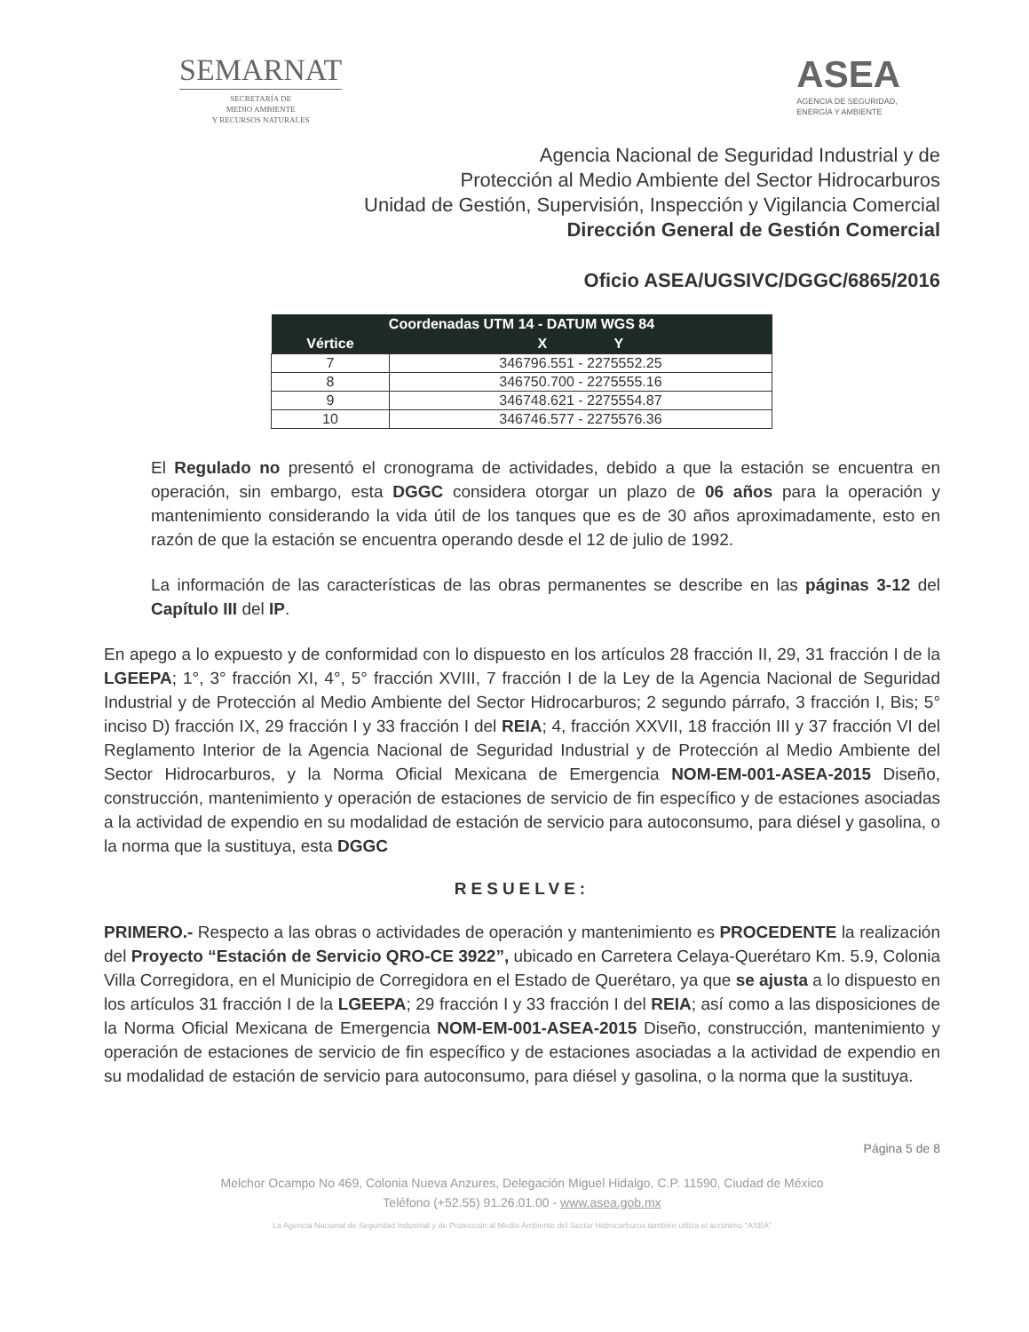SEMARNAT
SECRETARÍA DE
MEDIO AMBIENTE
Y RECURSOS NATURALES
ASEA
AGENCIA DE SEGURIDAD,
ENERGÍA Y AMBIENTE
Agencia Nacional de Seguridad Industrial y de
Protección al Medio Ambiente del Sector Hidrocarburos
Unidad de Gestión, Supervisión, Inspección y Vigilancia Comercial
Dirección General de Gestión Comercial
Oficio ASEA/UGSIVC/DGGC/6865/2016
| Coordenadas UTM 14 - DATUM WGS 84 | |
| --- | --- |
| Vértice | X Y |
| 7 | 346796.551 - 2275552.25 |
| 8 | 346750.700 - 2275555.16 |
| 9 | 346748.621 - 2275554.87 |
| 10 | 346746.577 - 2275576.36 |
El Regulado no presentó el cronograma de actividades, debido a que la estación se encuentra en operación, sin embargo, esta DGGC considera otorgar un plazo de 06 años para la operación y mantenimiento considerando la vida útil de los tanques que es de 30 años aproximadamente, esto en razón de que la estación se encuentra operando desde el 12 de julio de 1992.
La información de las características de las obras permanentes se describe en las páginas 3-12 del Capítulo III del IP.
En apego a lo expuesto y de conformidad con lo dispuesto en los artículos 28 fracción II, 29, 31 fracción I de la LGEEPA; 1°, 3° fracción XI, 4°, 5° fracción XVIII, 7 fracción I de la Ley de la Agencia Nacional de Seguridad Industrial y de Protección al Medio Ambiente del Sector Hidrocarburos; 2 segundo párrafo, 3 fracción I, Bis; 5° inciso D) fracción IX, 29 fracción I y 33 fracción I del REIA; 4, fracción XXVII, 18 fracción III y 37 fracción VI del Reglamento Interior de la Agencia Nacional de Seguridad Industrial y de Protección al Medio Ambiente del Sector Hidrocarburos, y la Norma Oficial Mexicana de Emergencia NOM-EM-001-ASEA-2015 Diseño, construcción, mantenimiento y operación de estaciones de servicio de fin específico y de estaciones asociadas a la actividad de expendio en su modalidad de estación de servicio para autoconsumo, para diésel y gasolina, o la norma que la sustituya, esta DGGC
RESUELVE:
PRIMERO.- Respecto a las obras o actividades de operación y mantenimiento es PROCEDENTE la realización del Proyecto “Estación de Servicio QRO-CE 3922”, ubicado en Carretera Celaya-Querétaro Km. 5.9, Colonia Villa Corregidora, en el Municipio de Corregidora en el Estado de Querétaro, ya que se ajusta a lo dispuesto en los artículos 31 fracción I de la LGEEPA; 29 fracción I y 33 fracción I del REIA; así como a las disposiciones de la Norma Oficial Mexicana de Emergencia NOM-EM-001-ASEA-2015 Diseño, construcción, mantenimiento y operación de estaciones de servicio de fin específico y de estaciones asociadas a la actividad de expendio en su modalidad de estación de servicio para autoconsumo, para diésel y gasolina, o la norma que la sustituya.
Página 5 de 8
Melchor Ocampo No 469, Colonia Nueva Anzures, Delegación Miguel Hidalgo, C.P. 11590, Ciudad de México
Teléfono (+52.55) 91.26.01.00 - www.asea.gob.mx
La Agencia Nacional de Seguridad Industrial y de Protección al Medio Ambiente del Sector Hidrocarburos también utiliza el acrónimo "ASEA"